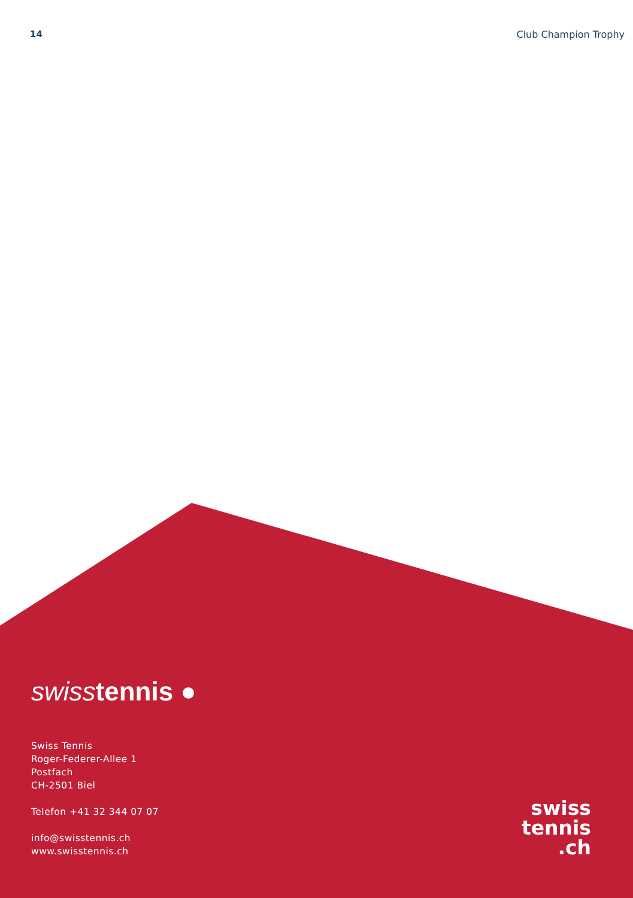14 Club Champion Trophy
swiss tennis ●
Swiss Tennis
Roger-Federer-Allee 1
Postfach
CH-2501 Biel
Telefon +41 32 344 07 07
info@swisstennis.ch
www.swisstennis.ch
swiss
tennis
.ch